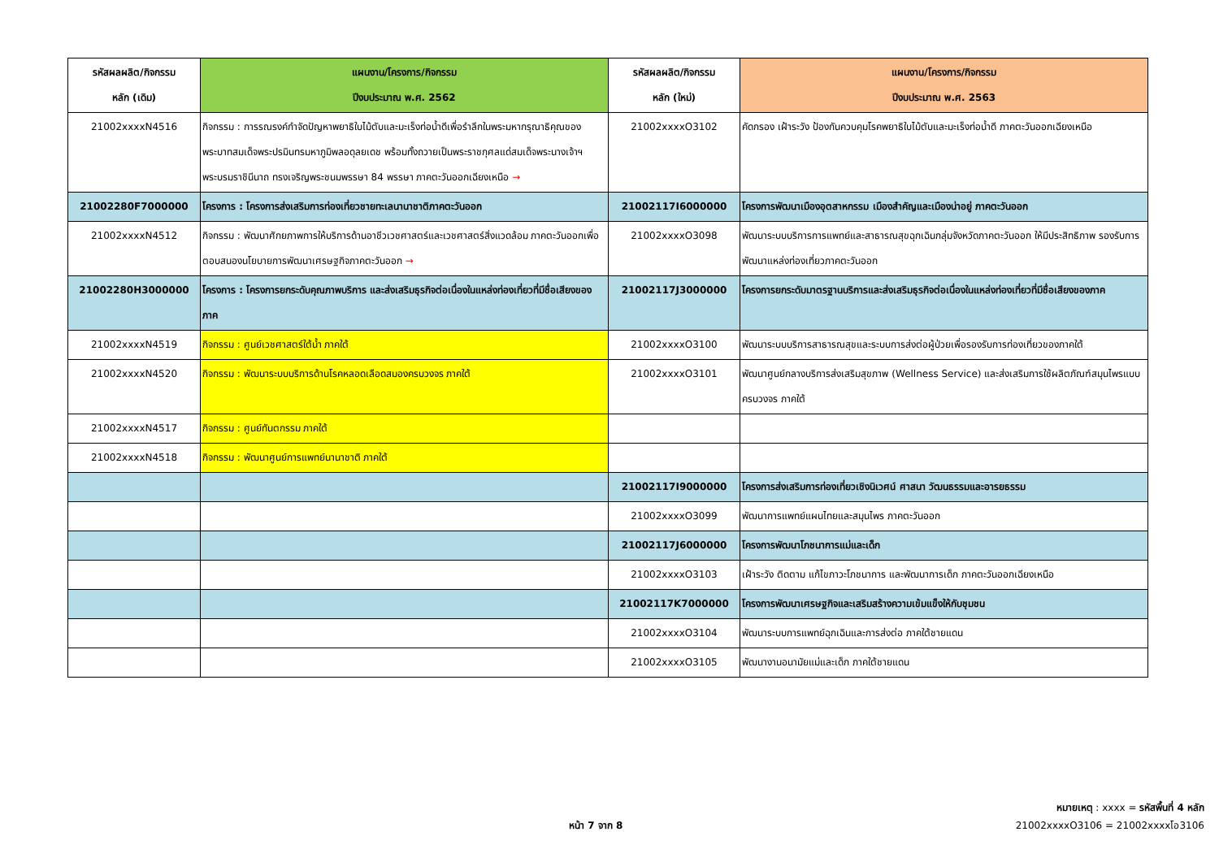| รหัสผลผลิต/กิจกรรม หลัก (เดิม) | แผนงาน/โครงการ/กิจกรรม ปีงบประมาณ พ.ศ. 2562 | รหัสผลผลิต/กิจกรรม หลัก (ใหม่) | แผนงาน/โครงการ/กิจกรรม ปีงบประมาณ พ.ศ. 2563 |
| --- | --- | --- | --- |
| 21002xxxxN4516 | กิจกรรม : การรณรงค์กำจัดปัญหาพยาธิใบไม้ตับและมะเร็งท่อน้ำดีเพื่อรำลึกในพระมหากรุณาธิคุณของพระบาทสมเด็จพระปรมินทรมหาภูมิพลอดุลยเดช พร้อมทั้งถวายเป็นพระราชกุศลแด่สมเด็จพระนางเจ้าฯ พระบรมราชินีนาถ ทรงเจริญพระชนมพรรษา 84 พรรษา ภาคตะวันออกเฉียงเหนือ → | 21002xxxxO3102 | คัดกรอง เฝ้าระวัง ป้องกันควบคุมโรคพยาธิใบไม้ตับและมะเร็งท่อน้ำดี ภาคตะวันออกเฉียงเหนือ |
| 21002280F7000000 | โครงการ : โครงการส่งเสริมการท่องเที่ยวชายทะเลนานาชาติภาคตะวันออก | 21002117I6000000 | โครงการพัฒนาเมืองอุตสาหกรรม เมืองสำคัญและเมืองน่าอยู่ ภาคตะวันออก |
| 21002xxxxN4512 | กิจกรรม : พัฒนาศักยภาพการให้บริการด้านอาชีวเวชศาสตร์และเวชศาสตร์สิ่งแวดล้อม ภาคตะวันออกเพื่อตอบสนองนโยบายการพัฒนาเศรษฐกิจภาคตะวันออก → | 21002xxxxO3098 | พัฒนาระบบบริการการแพทย์และสาธารณสุขฉุกเฉินกลุ่มจังหวัดภาคตะวันออก ให้มีประสิทธิภาพ รองรับการพัฒนาแหล่งท่องเที่ยวภาคตะวันออก |
| 21002280H3000000 | โครงการ : โครงการยกระดับคุณภาพบริการ และส่งเสริมธุรกิจต่อเนื่องในแหล่งท่องเที่ยวที่มีชื่อเสียงของภาค | 21002117J3000000 | โครงการยกระดับมาตรฐานบริการและส่งเสริมธุรกิจต่อเนื่องในแหล่งท่องเที่ยวที่มีชื่อเสียงของภาค |
| 21002xxxxN4519 | กิจกรรม : ศูนย์เวชศาสตร์ใต้น้ำ ภาคใต้ | 21002xxxxO3100 | พัฒนาระบบบริการสาธารณสุขและระบบการส่งต่อผู้ป่วยเพื่อรองรับการท่องเที่ยวของภาคใต้ |
| 21002xxxxN4520 | กิจกรรม : พัฒนาระบบบริการด้านโรคหลอดเลือดสมองครบวงจร ภาคใต้ | 21002xxxxO3101 | พัฒนาศูนย์กลางบริการส่งเสริมสุขภาพ (Wellness Service) และส่งเสริมการใช้ผลิตภัณฑ์สมุนไพรแบบครบวงจร ภาคใต้ |
| 21002xxxxN4517 | กิจกรรม : ศูนย์ทันตกรรม ภาคใต้ | | |
| 21002xxxxN4518 | กิจกรรม : พัฒนาศูนย์การแพทย์นานาชาติ ภาคใต้ | | |
| | | 21002117I9000000 | โครงการส่งเสริมการท่องเที่ยวเชิงนิเวศน์ ศาสนา วัฒนธรรมและอารยธรรม |
| | | 21002xxxxO3099 | พัฒนาการแพทย์แผนไทยและสมุนไพร ภาคตะวันออก |
| | | 21002117J6000000 | โครงการพัฒนาโภชนาการแม่และเด็ก |
| | | 21002xxxxO3103 | เฝ้าระวัง ติดตาม แก้ไขภาวะโภชนาการ และพัฒนาการเด็ก ภาคตะวันออกเฉียงเหนือ |
| | | 21002117K7000000 | โครงการพัฒนาเศรษฐกิจและเสริมสร้างความเข้มแข็งให้กับชุมชน |
| | | 21002xxxxO3104 | พัฒนาระบบการแพทย์ฉุกเฉินและการส่งต่อ ภาคใต้ชายแดน |
| | | 21002xxxxO3105 | พัฒนางานอนามัยแม่และเด็ก ภาคใต้ชายแดน |
หมายเหตุ : xxxx = รหัสพื้นที่ 4 หลัก
หน้า 7 จาก 8 21002xxxxO3106 = 21002xxxxโอ3106